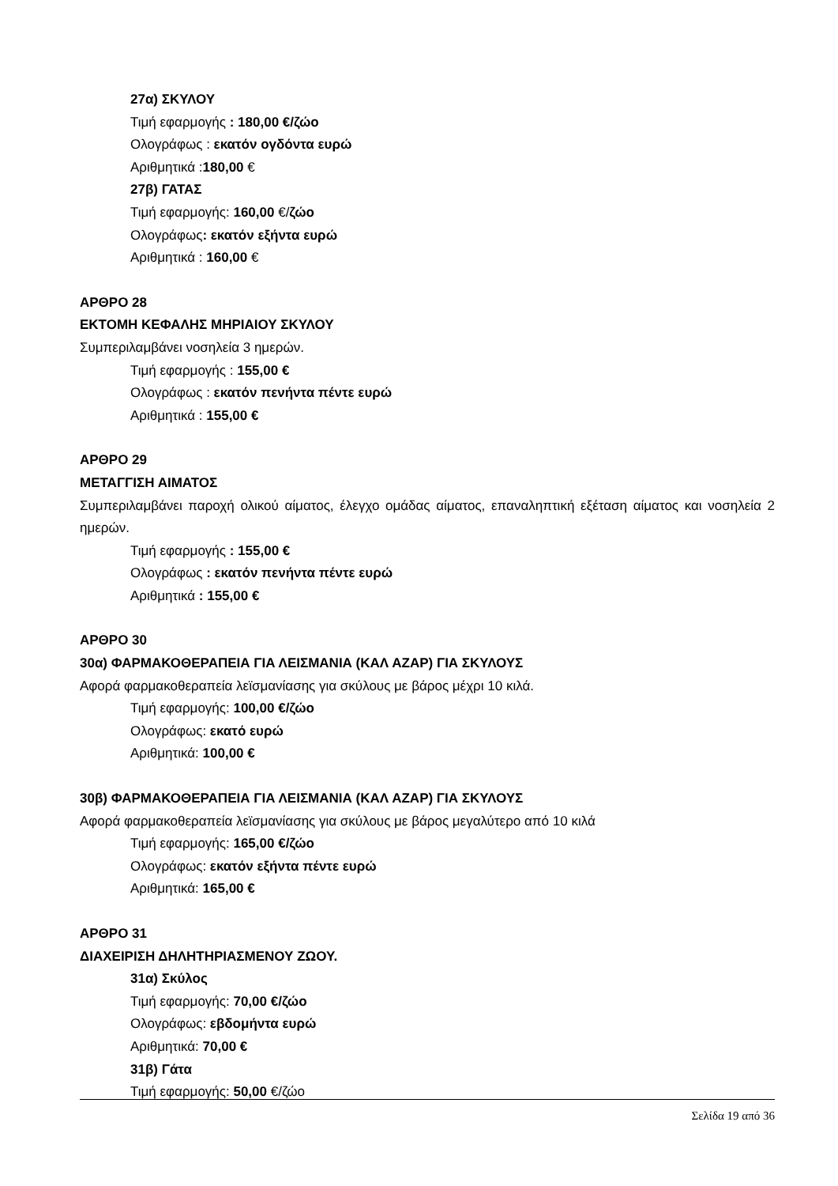27α) ΣΚΥΛΟΥ
Τιμή εφαρμογής : 180,00 €/ζώο
Ολογράφως : εκατόν ογδόντα ευρώ
Αριθμητικά :180,00 €
27β) ΓΑΤΑΣ
Τιμή εφαρμογής: 160,00 €/ζώο
Ολογράφως: εκατόν εξήντα ευρώ
Αριθμητικά : 160,00 €
ΑΡΘΡΟ 28
ΕΚΤΟΜΗ ΚΕΦΑΛΗΣ ΜΗΡΙΑΙΟΥ ΣΚΥΛΟΥ
Συμπεριλαμβάνει νοσηλεία 3 ημερών.
Τιμή εφαρμογής : 155,00 €
Ολογράφως : εκατόν πενήντα πέντε ευρώ
Αριθμητικά : 155,00 €
ΑΡΘΡΟ 29
ΜΕΤΑΓΓΙΣΗ ΑΙΜΑΤΟΣ
Συμπεριλαμβάνει παροχή ολικού αίματος, έλεγχο ομάδας αίματος, επαναληπτική εξέταση αίματος και νοσηλεία 2 ημερών.
Τιμή εφαρμογής : 155,00 €
Ολογράφως : εκατόν πενήντα πέντε ευρώ
Αριθμητικά : 155,00 €
ΑΡΘΡΟ 30
30α) ΦΑΡΜΑΚΟΘΕΡΑΠΕΙΑ ΓΙΑ ΛΕΙΣΜΑΝΙΑ (ΚΑΛ ΑΖΑΡ) ΓΙΑ ΣΚΥΛΟΥΣ
Αφορά φαρμακοθεραπεία λεϊσμανίασης για σκύλους με βάρος μέχρι 10 κιλά.
Τιμή εφαρμογής: 100,00 €/ζώο
Ολογράφως: εκατό ευρώ
Αριθμητικά: 100,00 €
30β) ΦΑΡΜΑΚΟΘΕΡΑΠΕΙΑ ΓΙΑ ΛΕΙΣΜΑΝΙΑ (ΚΑΛ ΑΖΑΡ) ΓΙΑ ΣΚΥΛΟΥΣ
Αφορά φαρμακοθεραπεία λεϊσμανίασης για σκύλους με βάρος μεγαλύτερο από 10 κιλά
Τιμή εφαρμογής: 165,00 €/ζώο
Ολογράφως: εκατόν εξήντα πέντε ευρώ
Αριθμητικά: 165,00 €
ΑΡΘΡΟ 31
ΔΙΑΧΕΙΡΙΣΗ ΔΗΛΗΤΗΡΙΑΣΜΕΝΟΥ ΖΩΟΥ.
31α) Σκύλος
Τιμή εφαρμογής: 70,00 €/ζώο
Ολογράφως: εβδομήντα ευρώ
Αριθμητικά: 70,00 €
31β) Γάτα
Τιμή εφαρμογής: 50,00 €/ζώο
Σελίδα 19 από 36